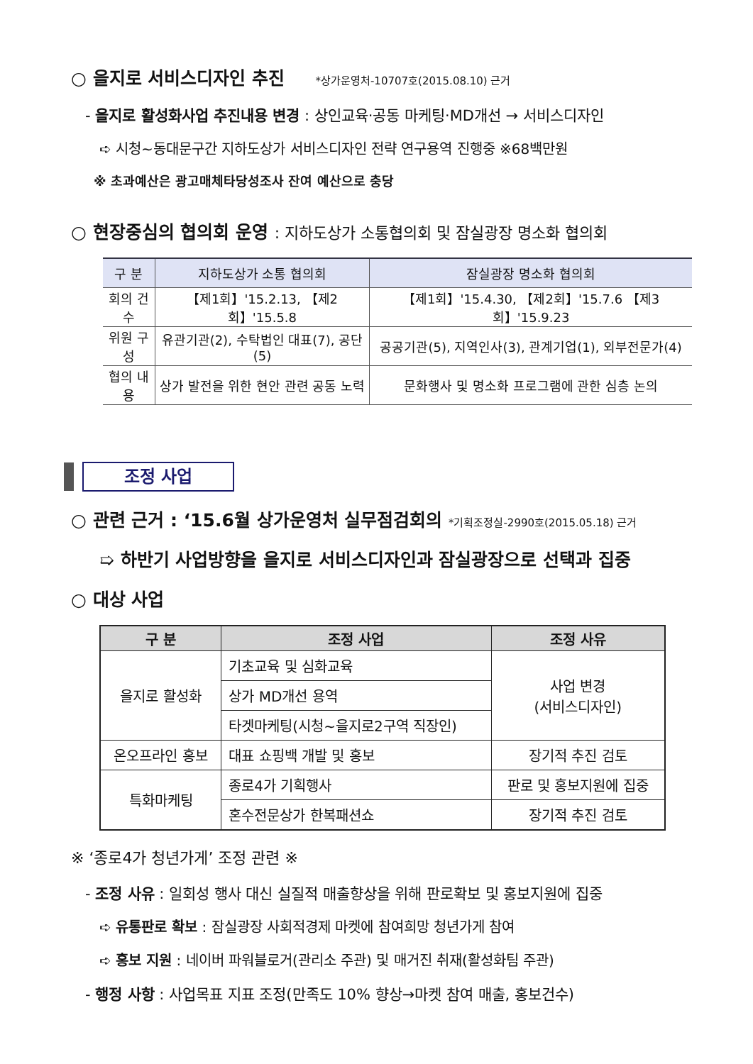○ 을지로 서비스디자인 추진 *상가운영처-10707호(2015.08.10) 근거
- 을지로 활성화사업 추진내용 변경 : 상인교육·공동 마케팅·MD개선 → 서비스디자인
➪ 시청~동대문구간 지하도상가 서비스디자인 전략 연구용역 진행중 ※68백만원
※ 초과예산은 광고매체타당성조사 잔여 예산으로 충당
○ 현장중심의 협의회 운영 : 지하도상가 소통협의회 및 잠실광장 명소화 협의회
| 구 분 | 지하도상가 소통 협의회 | 잠실광장 명소화 협의회 |
| --- | --- | --- |
| 회의 건수 | 【제1회】'15.2.13, 【제2회】'15.5.8 | 【제1회】'15.4.30, 【제2회】'15.7.6 【제3회】'15.9.23 |
| 위원 구성 | 유관기관(2), 수탁법인 대표(7), 공단(5) | 공공기관(5), 지역인사(3), 관계기업(1), 외부전문가(4) |
| 협의 내용 | 상가 발전을 위한 현안 관련 공동 노력 | 문화행사 및 명소화 프로그램에 관한 심층 논의 |
조정 사업
○ 관련 근거 : ‘15.6월 상가운영처 실무점검회의 *기획조정실-2990호(2015.05.18) 근거
➯ 하반기 사업방향을 을지로 서비스디자인과 잠실광장으로 선택과 집중
○ 대상 사업
| 구 분 | 조정 사업 | 조정 사유 |
| --- | --- | --- |
| 을지로 활성화 | 기초교육 및 심화교육 | 사업 변경 (서비스디자인) |
| | 상가 MD개선 용역 | |
| | 타겟마케팅(시청~을지로2구역 직장인) | |
| 온오프라인 홍보 | 대표 쇼핑백 개발 및 홍보 | 장기적 추진 검토 |
| 특화마케팅 | 종로4가 기획행사 | 판로 및 홍보지원에 집중 |
| | 혼수전문상가 한복패션쇼 | 장기적 추진 검토 |
※ ‘종로4가 청년가게’ 조정 관련 ※
- 조정 사유 : 일회성 행사 대신 실질적 매출향상을 위해 판로확보 및 홍보지원에 집중
➪ 유통판로 확보 : 잠실광장 사회적경제 마켓에 참여희망 청년가게 참여
➪ 홍보 지원 : 네이버 파워블로거(관리소 주관) 및 매거진 취재(활성화팀 주관)
- 행정 사항 : 사업목표 지표 조정(만족도 10% 향상→마켓 참여 매출, 홍보건수)